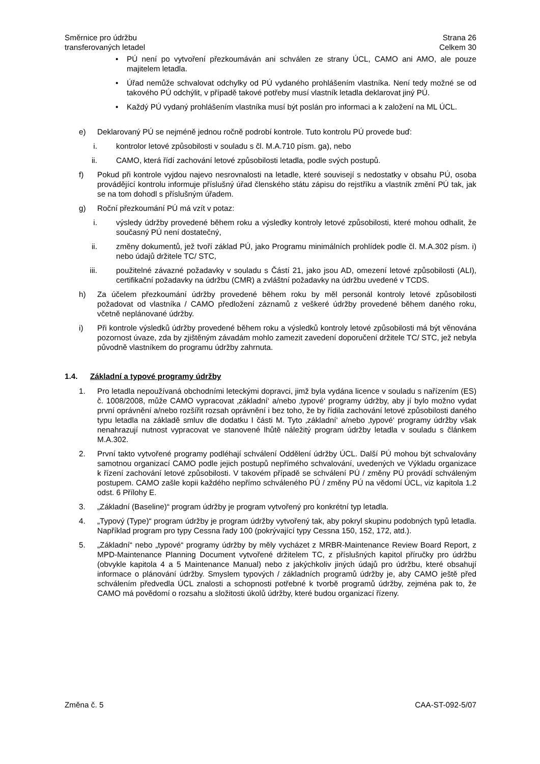Směrnice pro údržbu
transferovaných letadel
Strana 26
Celkem 30
• PÚ není po vytvoření přezkoumáván ani schválen ze strany ÚCL, CAMO ani AMO, ale pouze majitelem letadla.
• Úřad nemůže schvalovat odchylky od PÚ vydaného prohlášením vlastníka. Není tedy možné se od takového PÚ odchýlit, v případě takové potřeby musí vlastník letadla deklarovat jiný PÚ.
• Každý PÚ vydaný prohlášením vlastníka musí být poslán pro informaci a k založení na ML ÚCL.
e) Deklarovaný PÚ se nejméně jednou ročně podrobí kontrole. Tuto kontrolu PÚ provede buď:
i. kontrolor letové způsobilosti v souladu s čl. M.A.710 písm. ga), nebo
ii.
CAMO, která řídí zachování letové způsobilosti letadla, podle svých postupů.
f) Pokud při kontrole vyjdou najevo nesrovnalosti na letadle, které souvisejí s nedostatky v obsahu PÚ, osoba provádějící kontrolu informuje příslušný úřad členského státu zápisu do rejstříku a vlastník změní PÚ tak, jak se na tom dohodl s příslušným úřadem.
g) Roční přezkoumání PÚ má vzít v potaz:
i. výsledy údržby provedené během roku a výsledky kontroly letové způsobilosti, které mohou odhalit, že současný PÚ není dostatečný,
ii.
změny dokumentů, jež tvoří základ PÚ, jako Programu minimálních prohlídek podle čl. M.A.302 písm. i) nebo údajů držitele TC/ STC,
iii.
použitelné závazné požadavky v souladu s Částí 21, jako jsou AD, omezení letové způsobilosti (ALI), certifikační požadavky na údržbu (CMR) a zvláštní požadavky na údržbu uvedené v TCDS.
h) Za účelem přezkoumání údržby provedené během roku by měl personál kontroly letové způsobilosti požadovat od vlastníka / CAMO předložení záznamů z veškeré údržby provedené během daného roku, včetně neplánované údržby.
i) Při kontrole výsledků údržby provedené během roku a výsledků kontroly letové způsobilosti má být věnována pozornost úvaze, zda by zjištěným závadám mohlo zamezit zavedení doporučení držitele TC/ STC, jež nebyla původně vlastníkem do programu údržby zahrnuta.
1.4. Základní a typové programy údržby
1. Pro letadla nepoužívaná obchodními leteckými dopravci, jimž byla vydána licence v souladu s nařízením (ES) č. 1008/2008, může CAMO vypracovat ‚základní‘ a/nebo ‚typové‘ programy údržby, aby jí bylo možno vydat první oprávnění a/nebo rozšířit rozsah oprávnění i bez toho, že by řídila zachování letové způsobilosti daného typu letadla na základě smluv dle dodatku I části M. Tyto ‚základní‘ a/nebo ‚typové‘ programy údržby však nenahrazují nutnost vypracovat ve stanovené lhůtě náležitý program údržby letadla v souladu s článkem M.A.302.
2. První takto vytvořené programy podléhají schválení Oddělení údržby ÚCL. Další PÚ mohou být schvalovány samotnou organizací CAMO podle jejich postupů nepřímého schvalování, uvedených ve Výkladu organizace k řízení zachování letové způsobilosti. V takovém případě se schválení PÚ / změny PÚ provádí schváleným postupem. CAMO zašle kopii každého nepřímo schváleného PÚ / změny PÚ na vědomí ÚCL, viz kapitola 1.2 odst. 6 Přílohy E.
3. „Základní (Baseline)“ program údržby je program vytvořený pro konkrétní typ letadla.
4. „Typový (Type)“ program údržby je program údržby vytvořený tak, aby pokryl skupinu podobných typů letadla. Například program pro typy Cessna řady 100 (pokrývající typy Cessna 150, 152, 172, atd.).
5. „Základní“ nebo „typové“ programy údržby by měly vycházet z MRBR-Maintenance Review Board Report, z MPD-Maintenance Planning Document vytvořené držitelem TC, z příslušných kapitol příručky pro údržbu (obvykle kapitola 4 a 5 Maintenance Manual) nebo z jakýchkoliv jiných údajů pro údržbu, které obsahují informace o plánování údržby. Smyslem typových / základních programů údržby je, aby CAMO ještě před schválením předvedla ÚCL znalosti a schopnosti potřebné k tvorbě programů údržby, zejména pak to, že CAMO má povědomí o rozsahu a složitosti úkolů údržby, které budou organizací řízeny.
Změna č. 5 CAA-ST-092-5/07